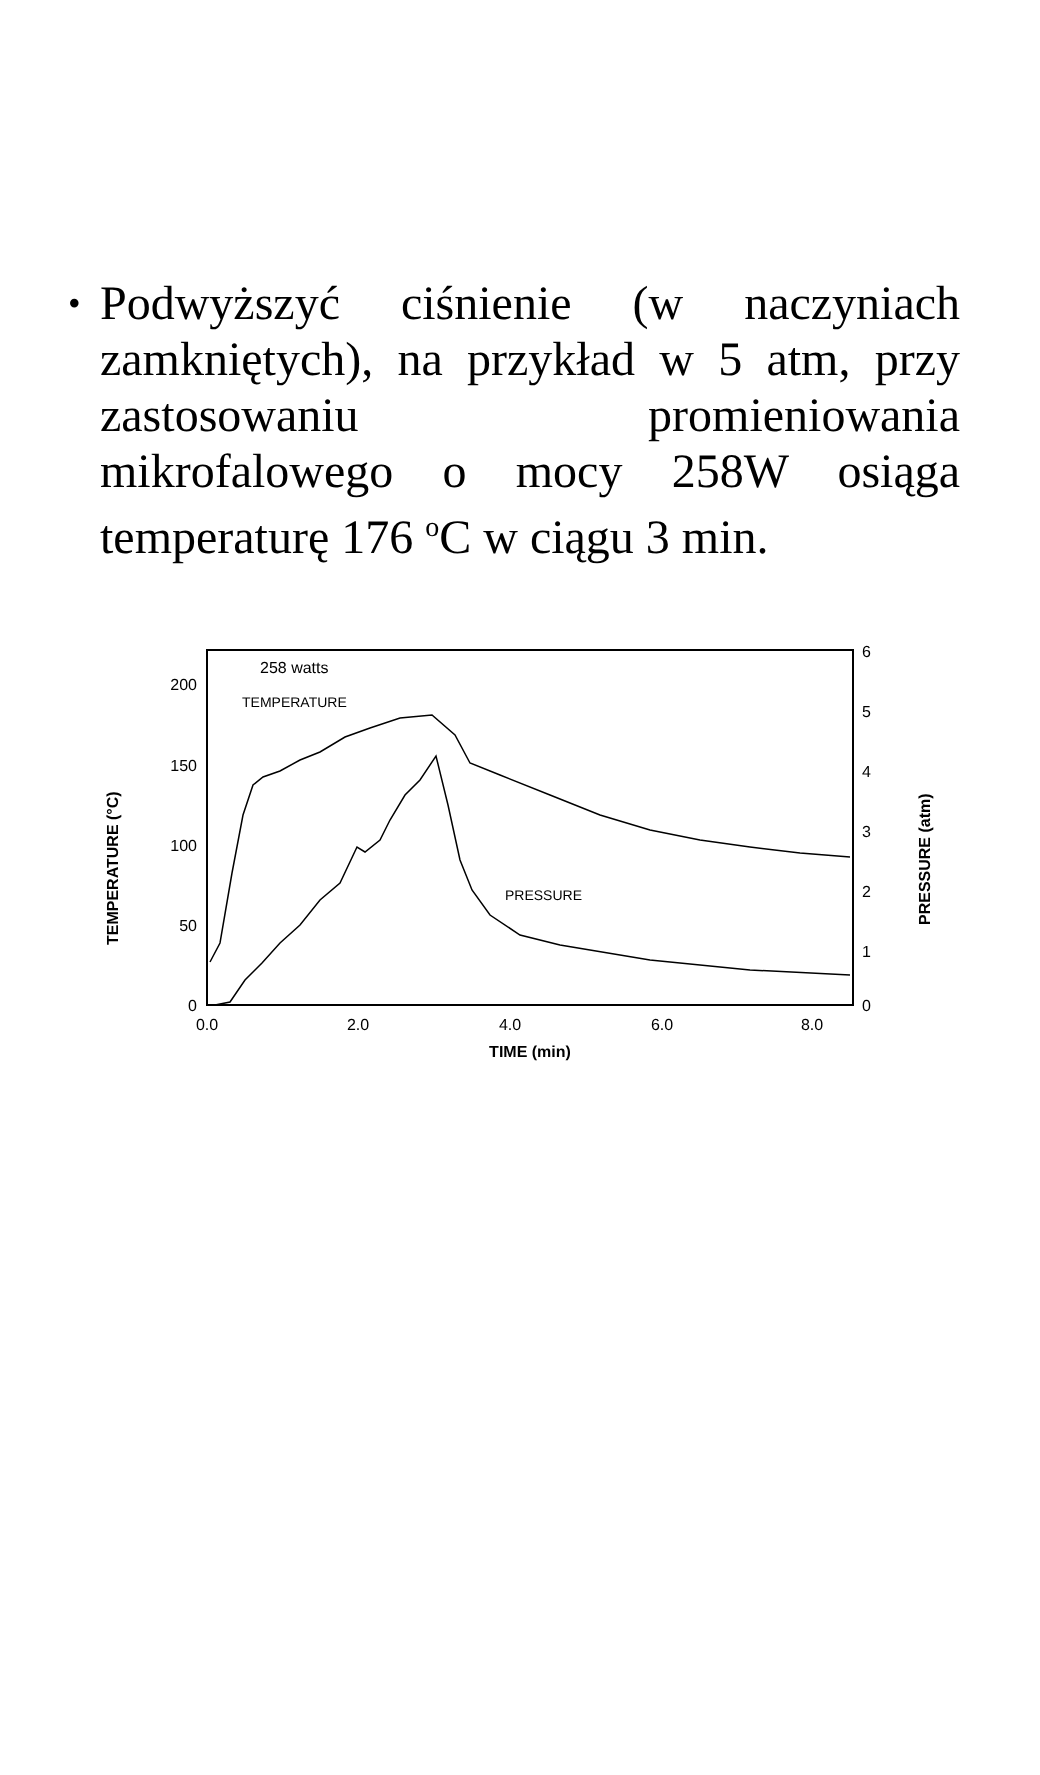• Podwyższyć ciśnienie (w naczyniach zamkniętych), na przykład w 5 atm, przy zastosowaniu promieniowania mikrofalowego o mocy 258W osiąga temperaturę 176 <sup>o</sup>C w ciągu 3 min.
200
150
100
50
0
6
5
4
3
2
1
0
0.0
2.0
4.0
6.0
8.0
TIME (min)
258 watts
TEMPERATURE
PRESSURE
TEMPERATURE (°C)
PRESSURE (atm)